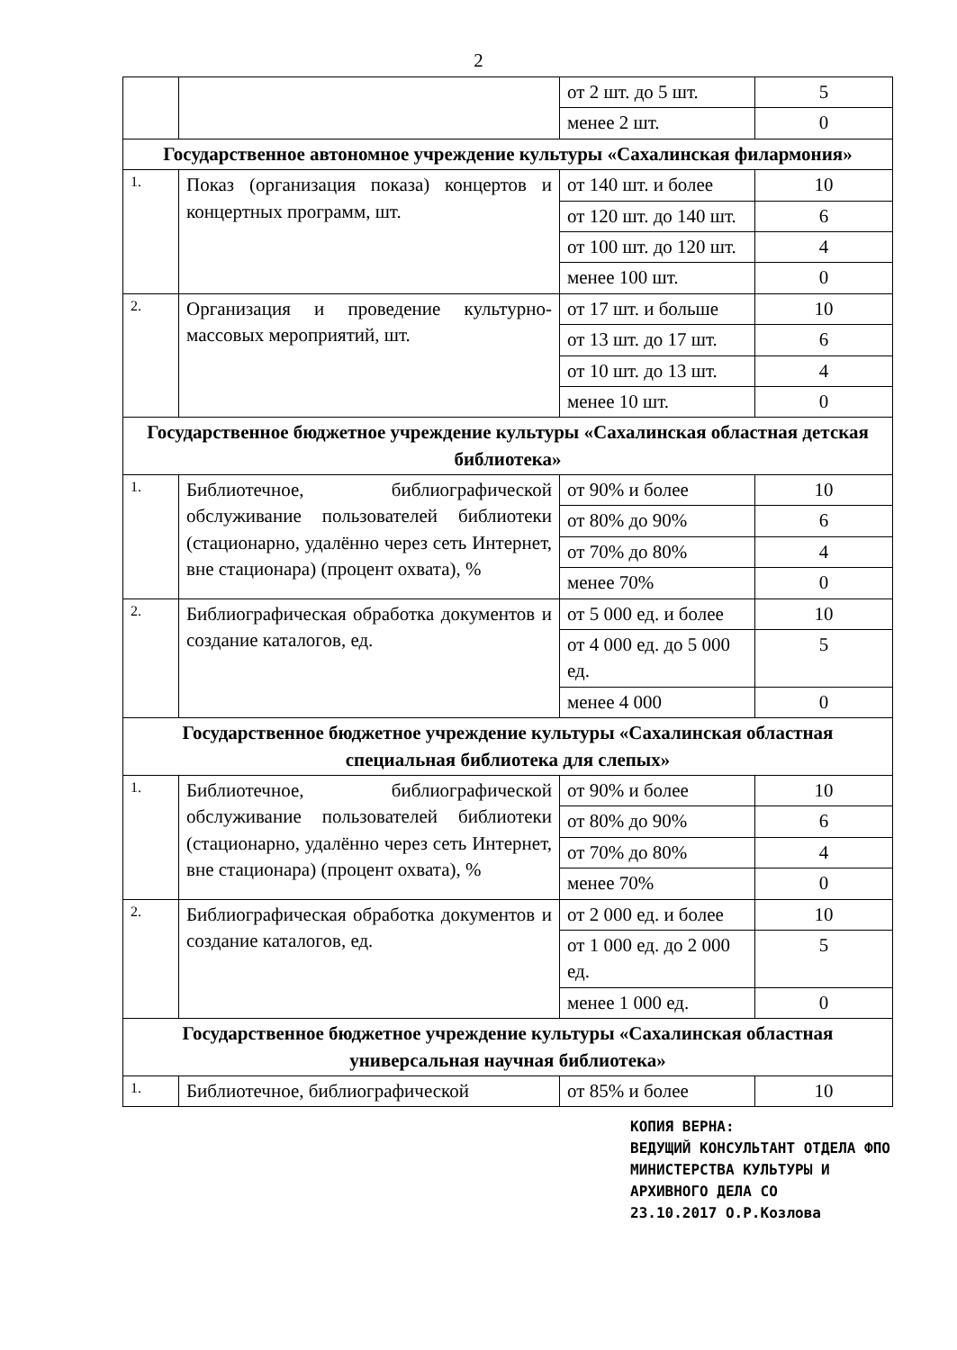2
| | | от 2 шт. до 5 шт. | 5 |
| | | менее 2 шт. | 0 |
| Государственное автономное учреждение культуры «Сахалинская филармония» | | | |
| 1. | Показ (организация показа) концертов и концертных программ, шт. | от 140 шт. и более | 10 |
| | | от 120 шт. до 140 шт. | 6 |
| | | от 100 шт. до 120 шт. | 4 |
| | | менее 100 шт. | 0 |
| 2. | Организация и проведение культурно-массовых мероприятий, шт. | от 17 шт. и больше | 10 |
| | | от 13 шт. до 17 шт. | 6 |
| | | от 10 шт. до 13 шт. | 4 |
| | | менее 10 шт. | 0 |
| Государственное бюджетное учреждение культуры «Сахалинская областная детская библиотека» | | | |
| 1. | Библиотечное, библиографической обслуживание пользователей библиотеки (стационарно, удалённо через сеть Интернет, вне стационара) (процент охвата), % | от 90% и более | 10 |
| | | от 80% до 90% | 6 |
| | | от 70% до 80% | 4 |
| | | менее 70% | 0 |
| 2. | Библиографическая обработка документов и создание каталогов, ед. | от 5 000 ед. и более | 10 |
| | | от 4 000 ед. до 5 000 ед. | 5 |
| | | менее 4 000 | 0 |
| Государственное бюджетное учреждение культуры «Сахалинская областная специальная библиотека для слепых» | | | |
| 1. | Библиотечное, библиографической обслуживание пользователей библиотеки (стационарно, удалённо через сеть Интернет, вне стационара) (процент охвата), % | от 90% и более | 10 |
| | | от 80% до 90% | 6 |
| | | от 70% до 80% | 4 |
| | | менее 70% | 0 |
| 2. | Библиографическая обработка документов и создание каталогов, ед. | от 2 000 ед. и более | 10 |
| | | от 1 000 ед. до 2 000 ед. | 5 |
| | | менее 1 000 ед. | 0 |
| Государственное бюджетное учреждение культуры «Сахалинская областная универсальная научная библиотека» | | | |
| 1. | Библиотечное, библиографической | от 85% и более | 10 |
КОПИЯ ВЕРНА:
ВЕДУЩИЙ КОНСУЛЬТАНТ ОТДЕЛА ФПО
МИНИСТЕРСТВА КУЛЬТУРЫ И
АРХИВНОГО ДЕЛА СО
23.10.2017 О.Р.Козлова